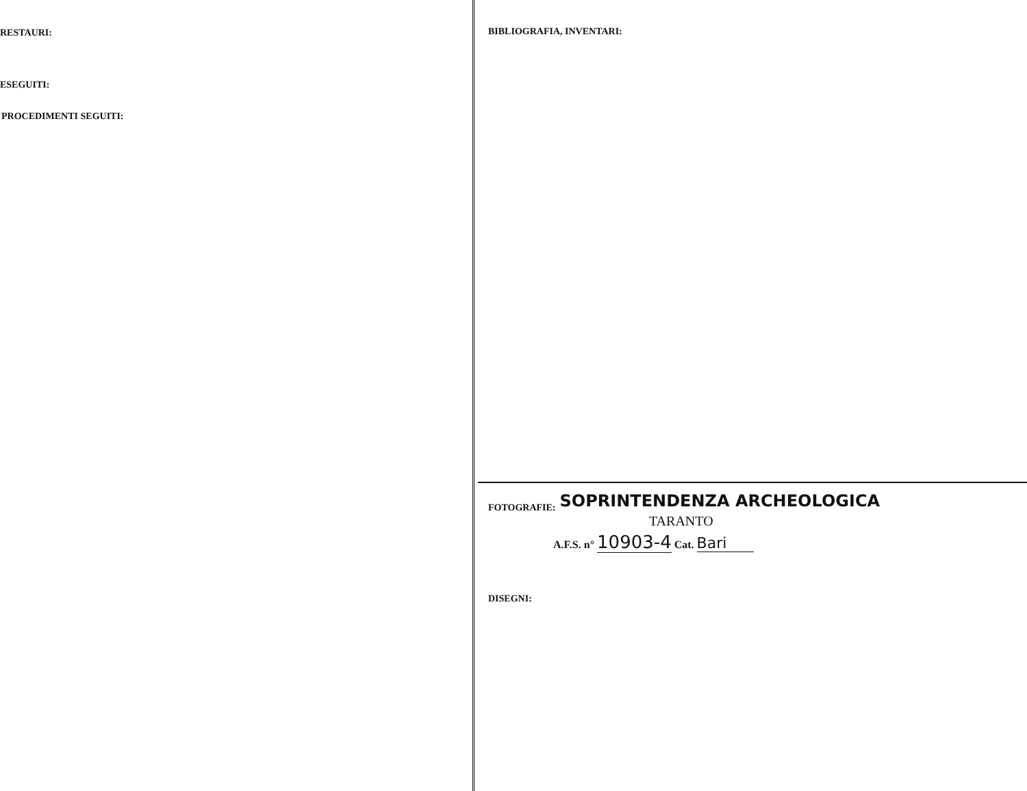RESTAURI:
ESEGUITI:
PROCEDIMENTI SEGUITI:
BIBLIOGRAFIA, INVENTARI:
FOTOGRAFIE: SOPRINTENDENZA ARCHEOLOGICA
TARANTO
A.F.S. n° 10903-4 Cat. Bari
DISEGNI: